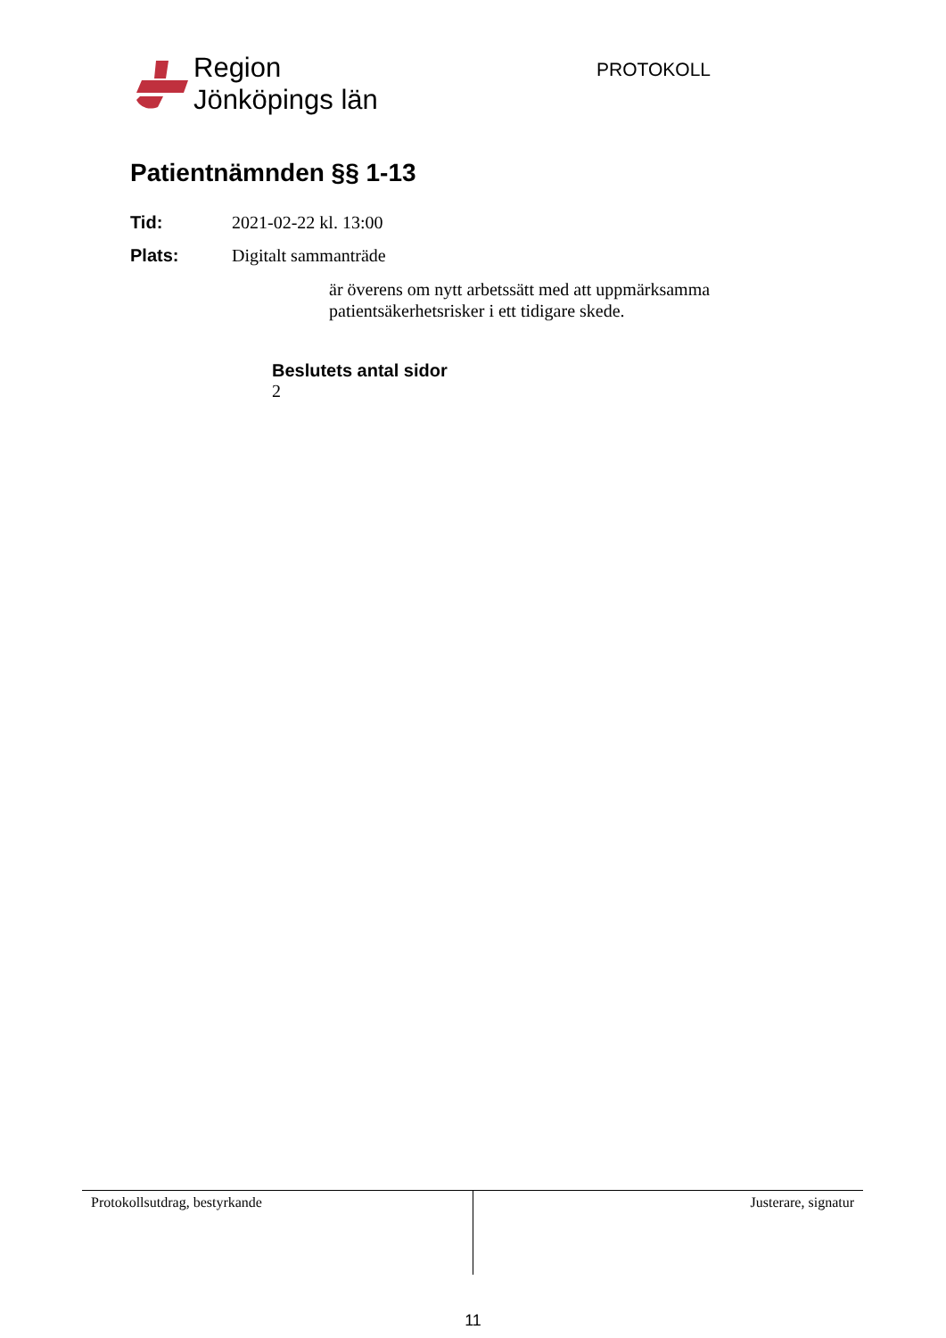Region
Jönköpings län
PROTOKOLL
Patientnämnden §§ 1-13
Tid: 2021-02-22 kl. 13:00
Plats: Digitalt sammanträde
är överens om nytt arbetssätt med att uppmärksamma patientsäkerhetsrisker i ett tidigare skede.
Beslutets antal sidor
2
Protokollsutdrag, bestyrkande Justerare, signatur
11